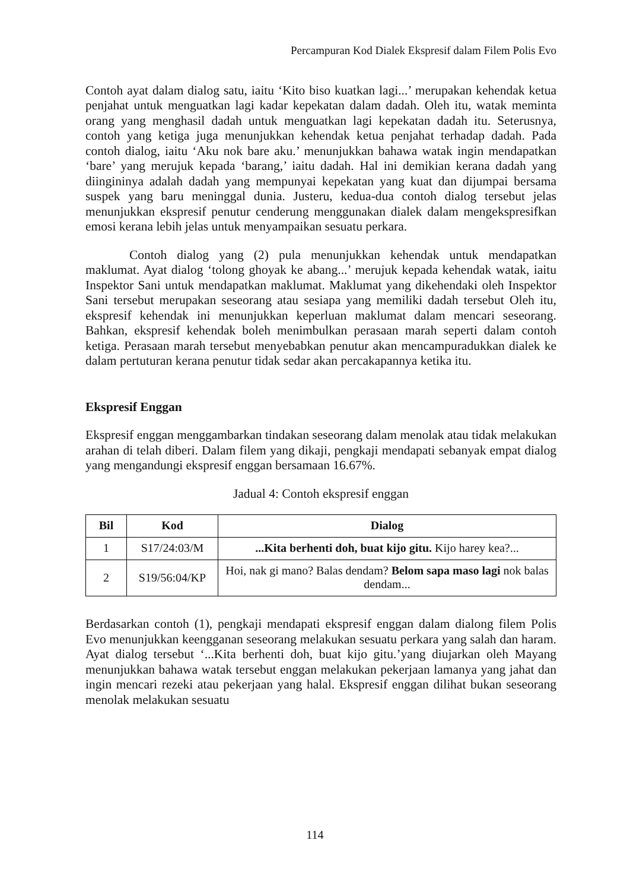Percampuran Kod Dialek Ekspresif dalam Filem Polis Evo
Contoh ayat dalam dialog satu, iaitu ‘Kito biso kuatkan lagi...’ merupakan kehendak ketua penjahat untuk menguatkan lagi kadar kepekatan dalam dadah. Oleh itu, watak meminta orang yang menghasil dadah untuk menguatkan lagi kepekatan dadah itu. Seterusnya, contoh yang ketiga juga menunjukkan kehendak ketua penjahat terhadap dadah. Pada contoh dialog, iaitu ‘Aku nok bare aku.’ menunjukkan bahawa watak ingin mendapatkan ‘bare’ yang merujuk kepada ‘barang,’ iaitu dadah. Hal ini demikian kerana dadah yang diingininya adalah dadah yang mempunyai kepekatan yang kuat dan dijumpai bersama suspek yang baru meninggal dunia. Justeru, kedua-dua contoh dialog tersebut jelas menunjukkan ekspresif penutur cenderung menggunakan dialek dalam mengekspresifkan emosi kerana lebih jelas untuk menyampaikan sesuatu perkara.
Contoh dialog yang (2) pula menunjukkan kehendak untuk mendapatkan maklumat. Ayat dialog ‘tolong ghoyak ke abang...’ merujuk kepada kehendak watak, iaitu Inspektor Sani untuk mendapatkan maklumat. Maklumat yang dikehendaki oleh Inspektor Sani tersebut merupakan seseorang atau sesiapa yang memiliki dadah tersebut Oleh itu, ekspresif kehendak ini menunjukkan keperluan maklumat dalam mencari seseorang. Bahkan, ekspresif kehendak boleh menimbulkan perasaan marah seperti dalam contoh ketiga. Perasaan marah tersebut menyebabkan penutur akan mencampuradukkan dialek ke dalam pertuturan kerana penutur tidak sedar akan percakapannya ketika itu.
Ekspresif Enggan
Ekspresif enggan menggambarkan tindakan seseorang dalam menolak atau tidak melakukan arahan di telah diberi. Dalam filem yang dikaji, pengkaji mendapati sebanyak empat dialog yang mengandungi ekspresif enggan bersamaan 16.67%.
Jadual 4: Contoh ekspresif enggan
| Bil | Kod | Dialog |
| --- | --- | --- |
| 1 | S17/24:03/M | ...Kita berhenti doh, buat kijo gitu. Kijo harey kea?... |
| 2 | S19/56:04/KP | Hoi, nak gi mano? Balas dendam? Belom sapa maso lagi nok balas dendam... |
Berdasarkan contoh (1), pengkaji mendapati ekspresif enggan dalam dialong filem Polis Evo menunjukkan keengganan seseorang melakukan sesuatu perkara yang salah dan haram. Ayat dialog tersebut ‘...Kita berhenti doh, buat kijo gitu.’yang diujarkan oleh Mayang menunjukkan bahawa watak tersebut enggan melakukan pekerjaan lamanya yang jahat dan ingin mencari rezeki atau pekerjaan yang halal. Ekspresif enggan dilihat bukan seseorang menolak melakukan sesuatu
114